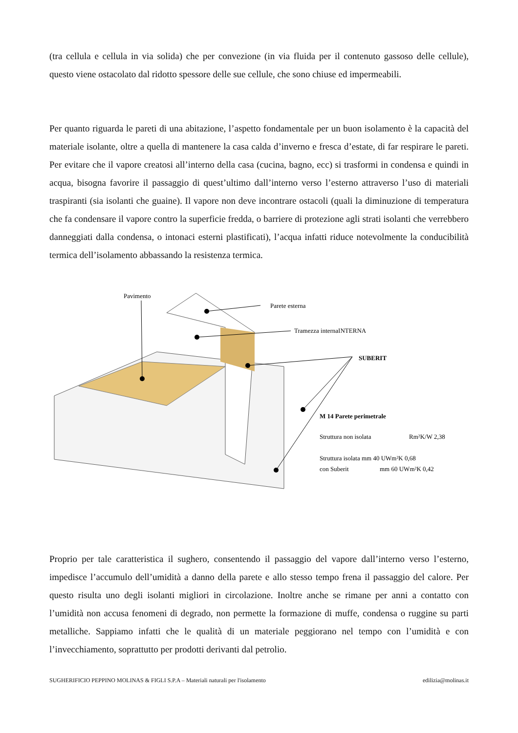(tra cellula e cellula in via solida) che per convezione (in via fluida per il contenuto gassoso delle cellule), questo viene ostacolato dal ridotto spessore delle sue cellule, che sono chiuse ed impermeabili.
Per quanto riguarda le pareti di una abitazione, l’aspetto fondamentale per un buon isolamento è la capacità del materiale isolante, oltre a quella di mantenere la casa calda d’inverno e fresca d’estate, di far respirare le pareti. Per evitare che il vapore creatosi all’interno della casa (cucina, bagno, ecc) si trasformi in condensa e quindi in acqua, bisogna favorire il passaggio di quest’ultimo dall’interno verso l’esterno attraverso l’uso di materiali traspiranti (sia isolanti che guaine). Il vapore non deve incontrare ostacoli (quali la diminuzione di temperatura che fa condensare il vapore contro la superficie fredda, o barriere di protezione agli strati isolanti che verrebbero danneggiati dalla condensa, o intonaci esterni plastificati), l’acqua infatti riduce notevolmente la conducibilità termica dell’isolamento abbassando la resistenza termica.
Pavimento
Parete esterna
Tramezza internaINTERNA
SUBERIT
M 14 Parete perimetrale
Struttura non isolata
Rm²K/W 2,38
Struttura isolata mm 40 UWm²K 0,68
con Suberit
mm 60 UWm²K 0,42
Proprio per tale caratteristica il sughero, consentendo il passaggio del vapore dall’interno verso l’esterno, impedisce l’accumulo dell’umidità a danno della parete e allo stesso tempo frena il passaggio del calore. Per questo risulta uno degli isolanti migliori in circolazione. Inoltre anche se rimane per anni a contatto con l’umidità non accusa fenomeni di degrado, non permette la formazione di muffe, condensa o ruggine su parti metalliche. Sappiamo infatti che le qualità di un materiale peggiorano nel tempo con l’umidità e con l’invecchiamento, soprattutto per prodotti derivanti dal petrolio.
SUGHERIFICIO PEPPINO MOLINAS & FIGLI S.P.A – Materiali naturali per l'isolamento edilizia@molinas.it